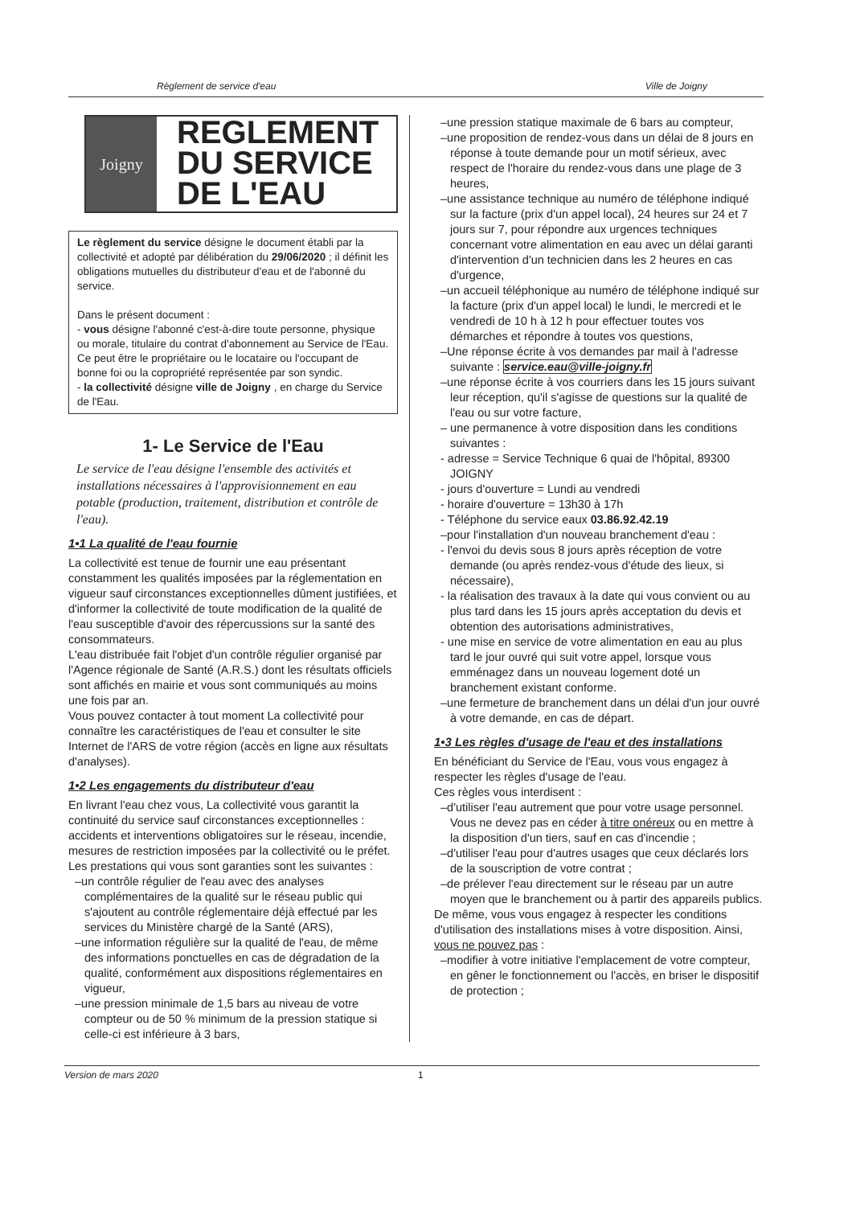Règlement de service d'eau Ville de Joigny
Joigny
REGLEMENT
DU SERVICE
DE L'EAU
Le règlement du service désigne le document établi par la collectivité et adopté par délibération du 29/06/2020 ; il définit les obligations mutuelles du distributeur d'eau et de l'abonné du service.
Dans le présent document :
- vous désigne l'abonné c'est-à-dire toute personne, physique ou morale, titulaire du contrat d'abonnement au Service de l'Eau. Ce peut être le propriétaire ou le locataire ou l'occupant de bonne foi ou la copropriété représentée par son syndic.
- la collectivité désigne ville de Joigny , en charge du Service de l'Eau.
1- Le Service de l'Eau
Le service de l'eau désigne l'ensemble des activités et installations nécessaires à l'approvisionnement en eau potable (production, traitement, distribution et contrôle de l'eau).
1•1 La qualité de l'eau fournie
La collectivité est tenue de fournir une eau présentant constamment les qualités imposées par la réglementation en vigueur sauf circonstances exceptionnelles dûment justifiées, et d'informer la collectivité de toute modification de la qualité de l'eau susceptible d'avoir des répercussions sur la santé des consommateurs.
L'eau distribuée fait l'objet d'un contrôle régulier organisé par l'Agence régionale de Santé (A.R.S.) dont les résultats officiels sont affichés en mairie et vous sont communiqués au moins une fois par an.
Vous pouvez contacter à tout moment La collectivité pour connaître les caractéristiques de l'eau et consulter le site Internet de l'ARS de votre région (accès en ligne aux résultats d'analyses).
1•2 Les engagements du distributeur d'eau
En livrant l'eau chez vous, La collectivité vous garantit la continuité du service sauf circonstances exceptionnelles : accidents et interventions obligatoires sur le réseau, incendie, mesures de restriction imposées par la collectivité ou le préfet.
Les prestations qui vous sont garanties sont les suivantes :
–un contrôle régulier de l'eau avec des analyses complémentaires de la qualité sur le réseau public qui s'ajoutent au contrôle réglementaire déjà effectué par les services du Ministère chargé de la Santé (ARS),
–une information régulière sur la qualité de l'eau, de même des informations ponctuelles en cas de dégradation de la qualité, conformément aux dispositions réglementaires en vigueur,
–une pression minimale de 1,5 bars au niveau de votre compteur ou de 50 % minimum de la pression statique si celle-ci est inférieure à 3 bars,
–une pression statique maximale de 6 bars au compteur,
–une proposition de rendez-vous dans un délai de 8 jours en réponse à toute demande pour un motif sérieux, avec respect de l'horaire du rendez-vous dans une plage de 3 heures,
–une assistance technique au numéro de téléphone indiqué sur la facture (prix d'un appel local), 24 heures sur 24 et 7 jours sur 7, pour répondre aux urgences techniques concernant votre alimentation en eau avec un délai garanti d'intervention d'un technicien dans les 2 heures en cas d'urgence,
–un accueil téléphonique au numéro de téléphone indiqué sur la facture (prix d'un appel local) le lundi, le mercredi et le vendredi de 10 h à 12 h pour effectuer toutes vos démarches et répondre à toutes vos questions,
–Une réponse écrite à vos demandes par mail à l'adresse suivante : service.eau@ville-joigny.fr
–une réponse écrite à vos courriers dans les 15 jours suivant leur réception, qu'il s'agisse de questions sur la qualité de l'eau ou sur votre facture,
– une permanence à votre disposition dans les conditions suivantes :
- adresse = Service Technique 6 quai de l'hôpital, 89300 JOIGNY
- jours d'ouverture = Lundi au vendredi
- horaire d'ouverture = 13h30 à 17h
- Téléphone du service eaux 03.86.92.42.19
–pour l'installation d'un nouveau branchement d'eau :
- l'envoi du devis sous 8 jours après réception de votre demande (ou après rendez-vous d'étude des lieux, si nécessaire),
- la réalisation des travaux à la date qui vous convient ou au plus tard dans les 15 jours après acceptation du devis et obtention des autorisations administratives,
- une mise en service de votre alimentation en eau au plus tard le jour ouvré qui suit votre appel, lorsque vous emménagez dans un nouveau logement doté un branchement existant conforme.
–une fermeture de branchement dans un délai d'un jour ouvré à votre demande, en cas de départ.
1•3 Les règles d'usage de l'eau et des installations
En bénéficiant du Service de l'Eau, vous vous engagez à respecter les règles d'usage de l'eau.
Ces règles vous interdisent :
–d'utiliser l'eau autrement que pour votre usage personnel. Vous ne devez pas en céder à titre onéreux ou en mettre à la disposition d'un tiers, sauf en cas d'incendie ;
–d'utiliser l'eau pour d'autres usages que ceux déclarés lors de la souscription de votre contrat ;
–de prélever l'eau directement sur le réseau par un autre moyen que le branchement ou à partir des appareils publics.
De même, vous vous engagez à respecter les conditions d'utilisation des installations mises à votre disposition. Ainsi, vous ne pouvez pas :
–modifier à votre initiative l'emplacement de votre compteur, en gêner le fonctionnement ou l'accès, en briser le dispositif de protection ;
Version de mars 2020 1